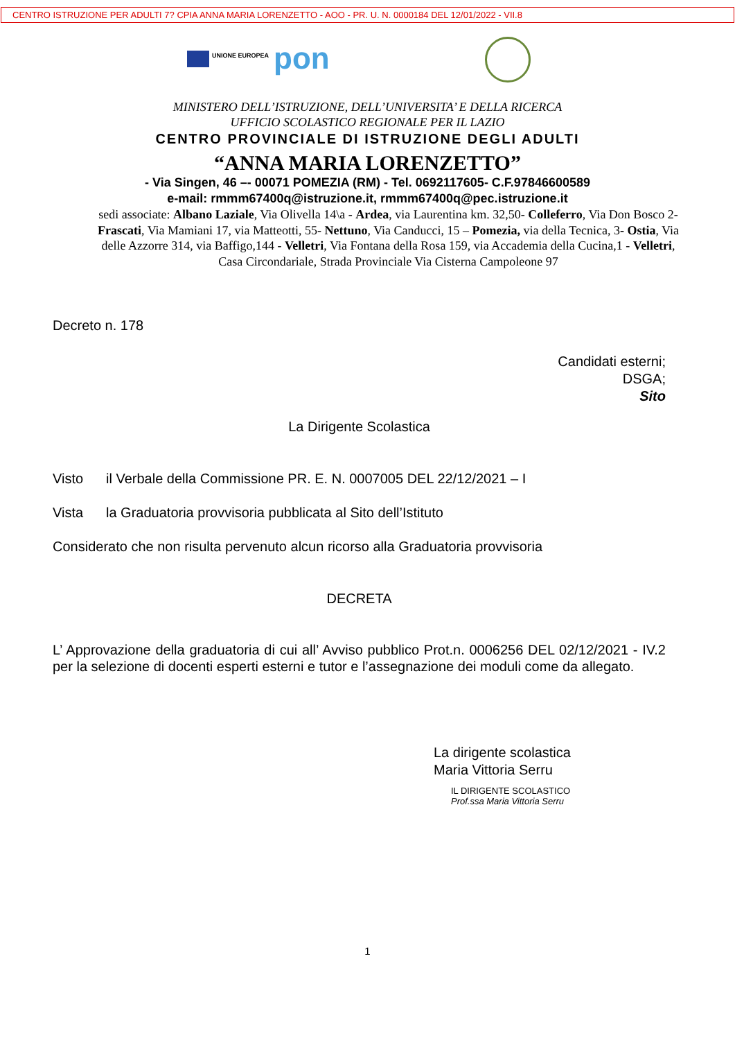CENTRO ISTRUZIONE PER ADULTI 7? CPIA ANNA MARIA LORENZETTO - AOO - PR. U. N. 0000184 DEL 12/01/2022 - VII.8
UNIONE EUROPEA pon
MINISTERO DELL’ISTRUZIONE, DELL’UNIVERSITA’ E DELLA RICERCA
UFFICIO SCOLASTICO REGIONALE PER IL LAZIO
CENTRO PROVINCIALE DI ISTRUZIONE DEGLI ADULTI
“ANNA MARIA LORENZETTO”
- Via Singen, 46 –- 00071 POMEZIA (RM) - Tel. 0692117605- C.F.97846600589
e-mail: rmmm67400q@istruzione.it, rmmm67400q@pec.istruzione.it
sedi associate: Albano Laziale, Via Olivella 14\a - Ardea, via Laurentina km. 32,50- Colleferro, Via Don Bosco 2- Frascati, Via Mamiani 17, via Matteotti, 55- Nettuno, Via Canducci, 15 – Pomezia, via della Tecnica, 3- Ostia, Via delle Azzorre 314, via Baffigo,144 - Velletri, Via Fontana della Rosa 159, via Accademia della Cucina,1 - Velletri, Casa Circondariale, Strada Provinciale Via Cisterna Campoleone 97
Decreto n. 178
Candidati esterni;
DSGA;
Sito
La Dirigente Scolastica
Visto il Verbale della Commissione PR. E. N. 0007005 DEL 22/12/2021 – I
Vista la Graduatoria provvisoria pubblicata al Sito dell’Istituto
Considerato che non risulta pervenuto alcun ricorso alla Graduatoria provvisoria
DECRETA
L’ Approvazione della graduatoria di cui all’ Avviso pubblico Prot.n. 0006256 DEL 02/12/2021 - IV.2 per la selezione di docenti esperti esterni e tutor e l’assegnazione dei moduli come da allegato.
La dirigente scolastica
Maria Vittoria Serru
IL DIRIGENTE SCOLASTICO
Prof.ssa Maria Vittoria Serru
1